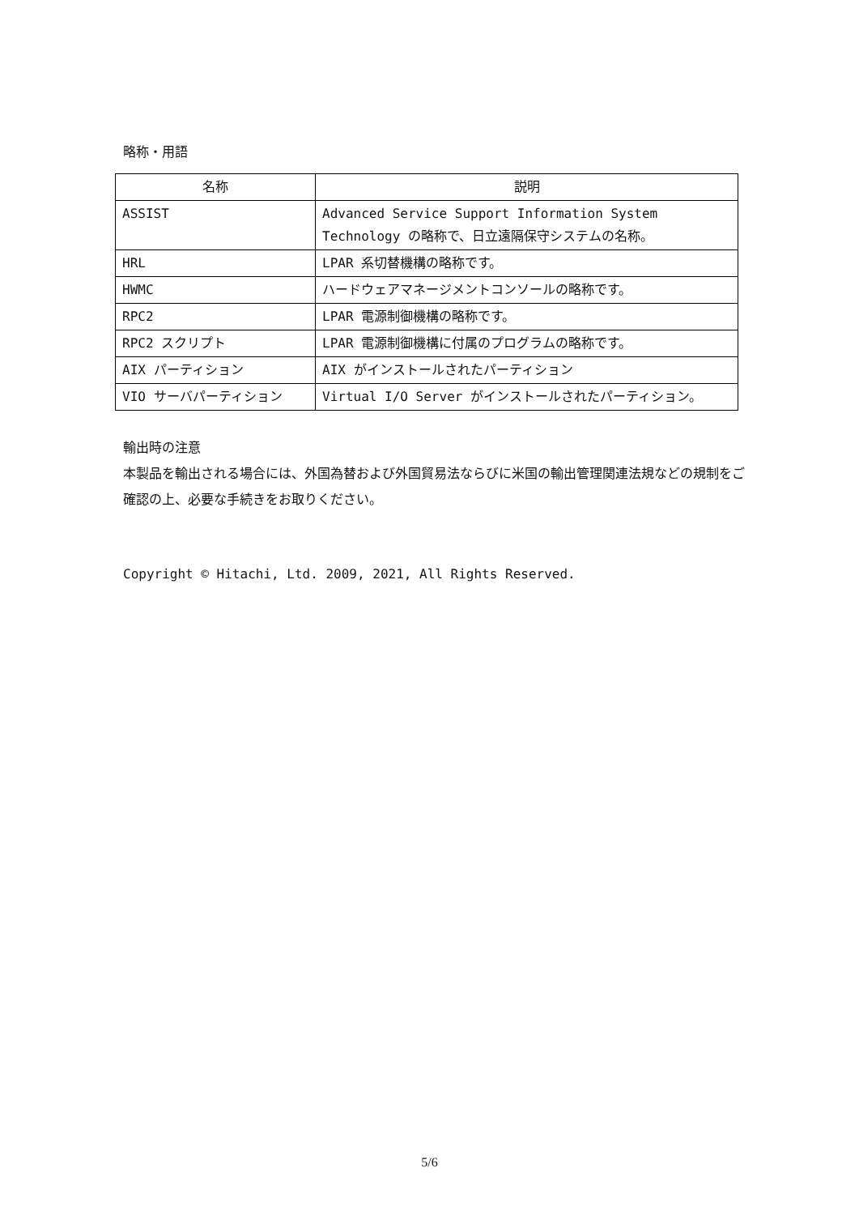略称・用語
| 名称 | 説明 |
| --- | --- |
| ASSIST | Advanced Service Support Information System Technology の略称で、日立遠隔保守システムの名称。 |
| HRL | LPAR 系切替機構の略称です。 |
| HWMC | ハードウェアマネージメントコンソールの略称です。 |
| RPC2 | LPAR 電源制御機構の略称です。 |
| RPC2 スクリプト | LPAR 電源制御機構に付属のプログラムの略称です。 |
| AIX パーティション | AIX がインストールされたパーティション |
| VIO サーバパーティション | Virtual I/O Server がインストールされたパーティション。 |
輸出時の注意
本製品を輸出される場合には、外国為替および外国貿易法ならびに米国の輸出管理関連法規などの規制をご確認の上、必要な手続きをお取りください。
Copyright © Hitachi, Ltd. 2009, 2021, All Rights Reserved.
5/6